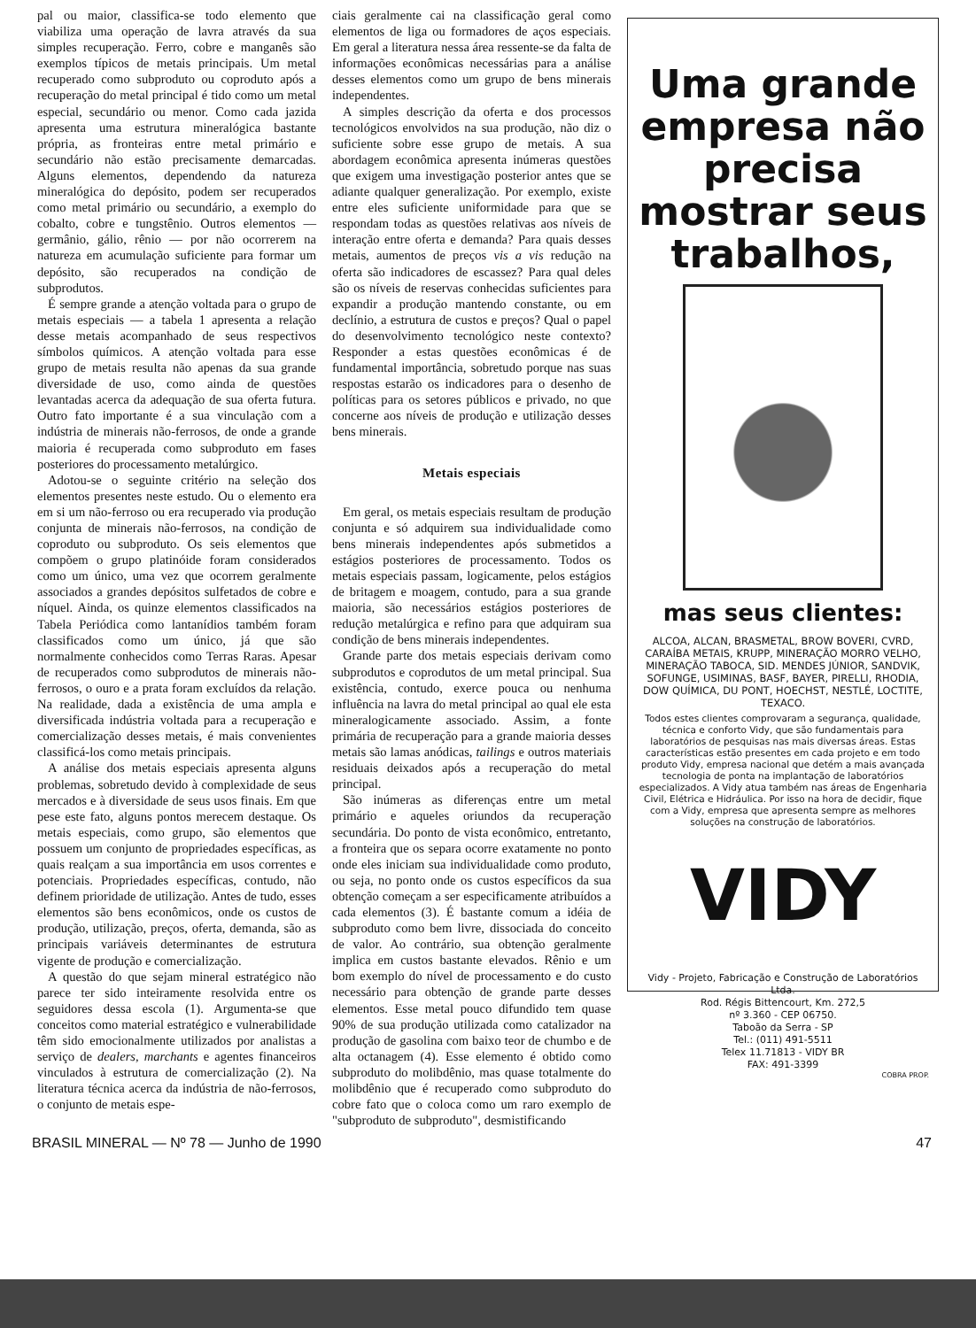pal ou maior, classifica-se todo elemento que viabiliza uma operação de lavra através da sua simples recuperação. Ferro, cobre e manganês são exemplos típicos de metais principais. Um metal recuperado como subproduto ou coproduto após a recuperação do metal principal é tido como um metal especial, secundário ou menor. Como cada jazida apresenta uma estrutura mineralógica bastante própria, as fronteiras entre metal primário e secundário não estão precisamente demarcadas. Alguns elementos, dependendo da natureza mineralógica do depósito, podem ser recuperados como metal primário ou secundário, a exemplo do cobalto, cobre e tungstênio. Outros elementos — germânio, gálio, rênio — por não ocorrerem na natureza em acumulação suficiente para formar um depósito, são recuperados na condição de subprodutos.
É sempre grande a atenção voltada para o grupo de metais especiais — a tabela 1 apresenta a relação desse metais acompanhado de seus respectivos símbolos químicos. A atenção voltada para esse grupo de metais resulta não apenas da sua grande diversidade de uso, como ainda de questões levantadas acerca da adequação de sua oferta futura. Outro fato importante é a sua vinculação com a indústria de minerais não-ferrosos, de onde a grande maioria é recuperada como subproduto em fases posteriores do processamento metalúrgico.
Adotou-se o seguinte critério na seleção dos elementos presentes neste estudo. Ou o elemento era em si um não-ferroso ou era recuperado via produção conjunta de minerais não-ferrosos, na condição de coproduto ou subproduto. Os seis elementos que compõem o grupo platinóide foram considerados como um único, uma vez que ocorrem geralmente associados a grandes depósitos sulfetados de cobre e níquel. Ainda, os quinze elementos classificados na Tabela Periódica como lantanídios também foram classificados como um único, já que são normalmente conhecidos como Terras Raras. Apesar de recuperados como subprodutos de minerais não-ferrosos, o ouro e a prata foram excluídos da relação. Na realidade, dada a existência de uma ampla e diversificada indústria voltada para a recuperação e comercialização desses metais, é mais convenientes classificá-los como metais principais.
A análise dos metais especiais apresenta alguns problemas, sobretudo devido à complexidade de seus mercados e à diversidade de seus usos finais. Em que pese este fato, alguns pontos merecem destaque. Os metais especiais, como grupo, são elementos que possuem um conjunto de propriedades específicas, as quais realçam a sua importância em usos correntes e potenciais. Propriedades específicas, contudo, não definem prioridade de utilização. Antes de tudo, esses elementos são bens econômicos, onde os custos de produção, utilização, preços, oferta, demanda, são as principais variáveis determinantes de estrutura vigente de produção e comercialização.
A questão do que sejam mineral estratégico não parece ter sido inteiramente resolvida entre os seguidores dessa escola (1). Argumenta-se que conceitos como material estratégico e vulnerabilidade têm sido emocionalmente utilizados por analistas a serviço de dealers, marchants e agentes financeiros vinculados à estrutura de comercialização (2). Na literatura técnica acerca da indústria de não-ferrosos, o conjunto de metais espe-
ciais geralmente cai na classificação geral como elementos de liga ou formadores de aços especiais. Em geral a literatura nessa área ressente-se da falta de informações econômicas necessárias para a análise desses elementos como um grupo de bens minerais independentes.
A simples descrição da oferta e dos processos tecnológicos envolvidos na sua produção, não diz o suficiente sobre esse grupo de metais. A sua abordagem econômica apresenta inúmeras questões que exigem uma investigação posterior antes que se adiante qualquer generalização. Por exemplo, existe entre eles suficiente uniformidade para que se respondam todas as questões relativas aos níveis de interação entre oferta e demanda? Para quais desses metais, aumentos de preços vis a vis redução na oferta são indicadores de escassez? Para qual deles são os níveis de reservas conhecidas suficientes para expandir a produção mantendo constante, ou em declínio, a estrutura de custos e preços? Qual o papel do desenvolvimento tecnológico neste contexto? Responder a estas questões econômicas é de fundamental importância, sobretudo porque nas suas respostas estarão os indicadores para o desenho de políticas para os setores públicos e privado, no que concerne aos níveis de produção e utilização desses bens minerais.
Metais especiais
Em geral, os metais especiais resultam de produção conjunta e só adquirem sua individualidade como bens minerais independentes após submetidos a estágios posteriores de processamento. Todos os metais especiais passam, logicamente, pelos estágios de britagem e moagem, contudo, para a sua grande maioria, são necessários estágios posteriores de redução metalúrgica e refino para que adquiram sua condição de bens minerais independentes.
Grande parte dos metais especiais derivam como subprodutos e coprodutos de um metal principal. Sua existência, contudo, exerce pouca ou nenhuma influência na lavra do metal principal ao qual ele esta mineralogicamente associado. Assim, a fonte primária de recuperação para a grande maioria desses metais são lamas anódicas, tailings e outros materiais residuais deixados após a recuperação do metal principal.
São inúmeras as diferenças entre um metal primário e aqueles oriundos da recuperação secundária. Do ponto de vista econômico, entretanto, a fronteira que os separa ocorre exatamente no ponto onde eles iniciam sua individualidade como produto, ou seja, no ponto onde os custos específicos da sua obtenção começam a ser especificamente atribuídos a cada elementos (3). É bastante comum a idéia de subproduto como bem livre, dissociada do conceito de valor. Ao contrário, sua obtenção geralmente implica em custos bastante elevados. Rênio e um bom exemplo do nível de processamento e do custo necessário para obtenção de grande parte desses elementos. Esse metal pouco difundido tem quase 90% de sua produção utilizada como catalizador na produção de gasolina com baixo teor de chumbo e de alta octanagem (4). Esse elemento é obtido como subproduto do molibdênio, mas quase totalmente do molibdênio que é recuperado como subproduto do cobre fato que o coloca como um raro exemplo de "subproduto de subproduto", desmistificando
Uma grande empresa não precisa mostrar seus trabalhos,
mas seus clientes:
ALCOA, ALCAN, BRASMETAL, BROW BOVERI, CVRD, CARAÍBA METAIS, KRUPP, MINERAÇÃO MORRO VELHO, MINERAÇÃO TABOCA, SID. MENDES JÚNIOR, SANDVIK, SOFUNGE, USIMINAS, BASF, BAYER, PIRELLI, RHODIA, DOW QUÍMICA, DU PONT, HOECHST, NESTLÉ, LOCTITE, TEXACO.
Todos estes clientes comprovaram a segurança, qualidade, técnica e conforto Vidy, que são fundamentais para laboratórios de pesquisas nas mais diversas áreas. Estas características estão presentes em cada projeto e em todo produto Vidy, empresa nacional que detém a mais avançada tecnologia de ponta na implantação de laboratórios especializados. A Vidy atua também nas áreas de Engenharia Civil, Elétrica e Hidráulica. Por isso na hora de decidir, fique com a Vidy, empresa que apresenta sempre as melhores soluções na construção de laboratórios.
VIDY
Vidy - Projeto, Fabricação e Construção de Laboratórios Ltda.
Rod. Régis Bittencourt, Km. 272,5
nº 3.360 - CEP 06750.
Taboão da Serra - SP
Tel.: (011) 491-5511
Telex 11.71813 - VIDY BR
FAX: 491-3399
COBRA PROP.
BRASIL MINERAL — Nº 78 — Junho de 1990 47